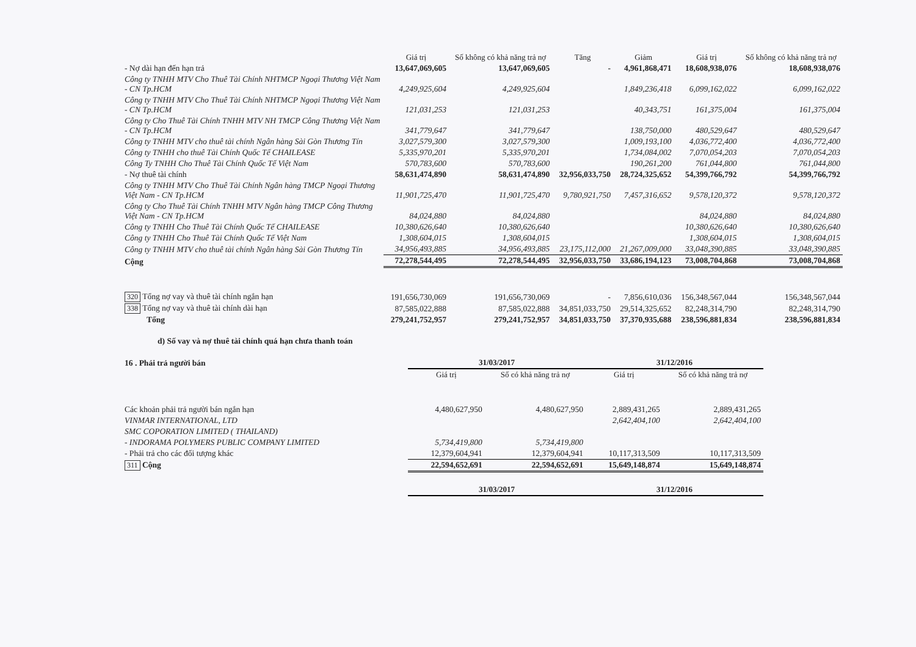| | Giá trị | Số không có khả năng trả nợ | Tăng | Giảm | Giá trị | Số không có khả năng trả nợ |
| --- | --- | --- | --- | --- | --- | --- |
| - Nợ dài hạn đến hạn trả | 13,647,069,605 | 13,647,069,605 | - | 4,961,868,471 | 18,608,938,076 | 18,608,938,076 |
| Công ty TNHH MTV Cho Thuê Tài Chính NHTMCP Ngoại Thương Việt Nam - CN Tp.HCM | 4,249,925,604 | 4,249,925,604 | | 1,849,236,418 | 6,099,162,022 | 6,099,162,022 |
| Công ty TNHH MTV Cho Thuê Tài Chính NHTMCP Ngoại Thương Việt Nam - CN Tp.HCM | 121,031,253 | 121,031,253 | | 40,343,751 | 161,375,004 | 161,375,004 |
| Công ty Cho Thuê Tài Chính TNHH MTV NH TMCP Công Thương Việt Nam - CN Tp.HCM | 341,779,647 | 341,779,647 | | 138,750,000 | 480,529,647 | 480,529,647 |
| Công ty TNHH MTV cho thuê tài chính Ngân hàng Sài Gòn Thương Tín | 3,027,579,300 | 3,027,579,300 | | 1,009,193,100 | 4,036,772,400 | 4,036,772,400 |
| Công ty TNHH cho thuê Tài Chính Quốc Tế CHAILEASE | 5,335,970,201 | 5,335,970,201 | | 1,734,084,002 | 7,070,054,203 | 7,070,054,203 |
| Công Ty TNHH Cho Thuê Tài Chính Quốc Tế Việt Nam | 570,783,600 | 570,783,600 | | 190,261,200 | 761,044,800 | 761,044,800 |
| - Nợ thuê tài chính | 58,631,474,890 | 58,631,474,890 | 32,956,033,750 | 28,724,325,652 | 54,399,766,792 | 54,399,766,792 |
| Công ty TNHH MTV Cho Thuê Tài Chính Ngân hàng TMCP Ngoại Thương Việt Nam - CN Tp.HCM | 11,901,725,470 | 11,901,725,470 | 9,780,921,750 | 7,457,316,652 | 9,578,120,372 | 9,578,120,372 |
| Công ty Cho Thuê Tài Chính TNHH MTV Ngân hàng TMCP Công Thương Việt Nam - CN Tp.HCM | 84,024,880 | 84,024,880 | | | 84,024,880 | 84,024,880 |
| Công ty TNHH Cho Thuê Tài Chính Quốc Tế CHAILEASE | 10,380,626,640 | 10,380,626,640 | | | 10,380,626,640 | 10,380,626,640 |
| Công ty TNHH Cho Thuê Tài Chính Quốc Tế Việt Nam | 1,308,604,015 | 1,308,604,015 | | | 1,308,604,015 | 1,308,604,015 |
| Công ty TNHH MTV cho thuê tài chính Ngân hàng Sài Gòn Thương Tín | 34,956,493,885 | 34,956,493,885 | 23,175,112,000 | 21,267,009,000 | 33,048,390,885 | 33,048,390,885 |
| Cộng | 72,278,544,495 | 72,278,544,495 | 32,956,033,750 | 33,686,194,123 | 73,008,704,868 | 73,008,704,868 |
| 320 Tổng nợ vay và thuê tài chính ngắn hạn | 191,656,730,069 | 191,656,730,069 | - | 7,856,610,036 | 156,348,567,044 | 156,348,567,044 |
| 338 Tổng nợ vay và thuê tài chính dài hạn | 87,585,022,888 | 87,585,022,888 | 34,851,033,750 | 29,514,325,652 | 82,248,314,790 | 82,248,314,790 |
| Tổng | 279,241,752,957 | 279,241,752,957 | 34,851,033,750 | 37,370,935,688 | 238,596,881,834 | 238,596,881,834 |
d) Số vay và nợ thuê tài chính quá hạn chưa thanh toán
| 16 . Phải trả người bán | 31/03/2017 | | 31/12/2016 | |
| | Giá trị | Số có khả năng trả nợ | Giá trị | Số có khả năng trả nợ |
| Các khoản phải trả người bán ngắn hạn | 4,480,627,950 | 4,480,627,950 | 2,889,431,265 | 2,889,431,265 |
| VINMAR INTERNATIONAL, LTD | | | 2,642,404,100 | 2,642,404,100 |
| SMC COPORATION LIMITED ( THAILAND) | | | | |
| - INDORAMA POLYMERS PUBLIC COMPANY LIMITED | 5,734,419,800 | 5,734,419,800 | | |
| - Phải trả cho các đối tượng khác | 12,379,604,941 | 12,379,604,941 | 10,117,313,509 | 10,117,313,509 |
| 311 Cộng | 22,594,652,691 | 22,594,652,691 | 15,649,148,874 | 15,649,148,874 |
| | 31/03/2017 | | 31/12/2016 | |